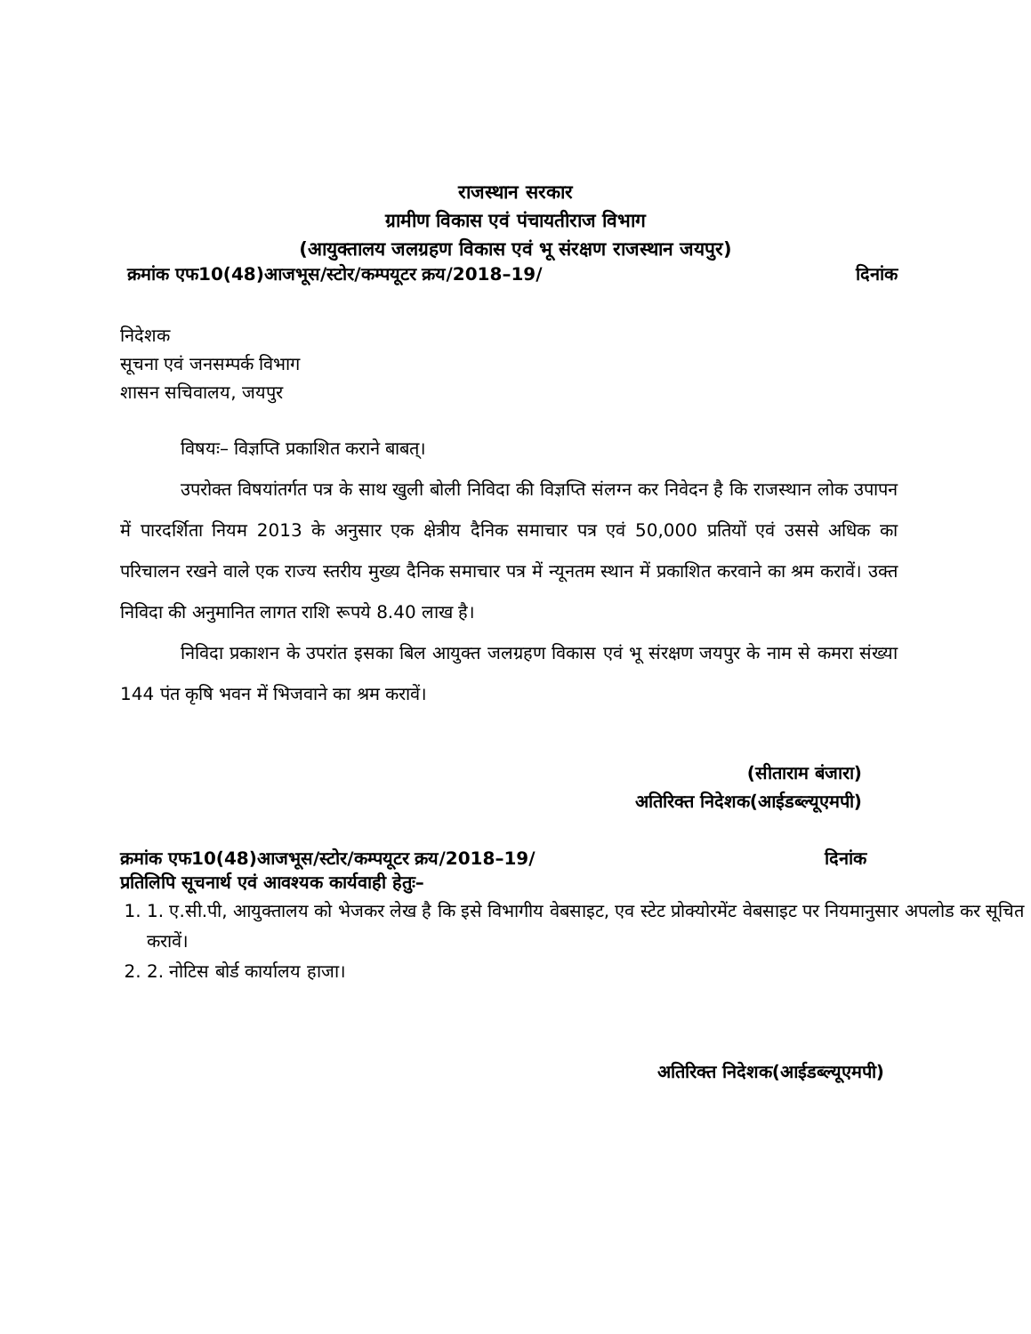राजस्थान सरकार
ग्रामीण विकास एवं पंचायतीराज विभाग
(आयुक्तालय जलग्रहण विकास एवं भू संरक्षण राजस्थान जयपुर)
क्रमांक एफ10(48)आजभूस/स्टोर/कम्पयूटर क्रय/2018–19/ दिनांक
निदेशक
सूचना एवं जनसम्पर्क विभाग
शासन सचिवालय, जयपुर
विषयः– विज्ञप्ति प्रकाशित कराने बाबत्।
उपरोक्त विषयांतर्गत पत्र के साथ खुली बोली निविदा की विज्ञप्ति संलग्न कर निवेदन है कि राजस्थान लोक उपापन में पारदर्शिता नियम 2013 के अनुसार एक क्षेत्रीय दैनिक समाचार पत्र एवं 50,000 प्रतियों एवं उससे अधिक का परिचालन रखने वाले एक राज्य स्तरीय मुख्य दैनिक समाचार पत्र में न्यूनतम स्थान में प्रकाशित करवाने का श्रम करावें। उक्त निविदा की अनुमानित लागत राशि रूपये 8.40 लाख है।
निविदा प्रकाशन के उपरांत इसका बिल आयुक्त जलग्रहण विकास एवं भू संरक्षण जयपुर के नाम से कमरा संख्या 144 पंत कृषि भवन में भिजवाने का श्रम करावें।
(सीताराम बंजारा)
अतिरिक्त निदेशक(आईडब्ल्यूएमपी)
क्रमांक एफ10(48)आजभूस/स्टोर/कम्पयूटर क्रय/2018–19/ दिनांक
प्रतिलिपि सूचनार्थ एवं आवश्यक कार्यवाही हेतुः–
1. 1. ए.सी.पी, आयुक्तालय को भेजकर लेख है कि इसे विभागीय वेबसाइट, एव स्टेट प्रोक्योरमेंट वेबसाइट पर नियमानुसार अपलोड कर सूचित करावें।
2. 2. नोटिस बोर्ड कार्यालय हाजा।
अतिरिक्त निदेशक(आईडब्ल्यूएमपी)